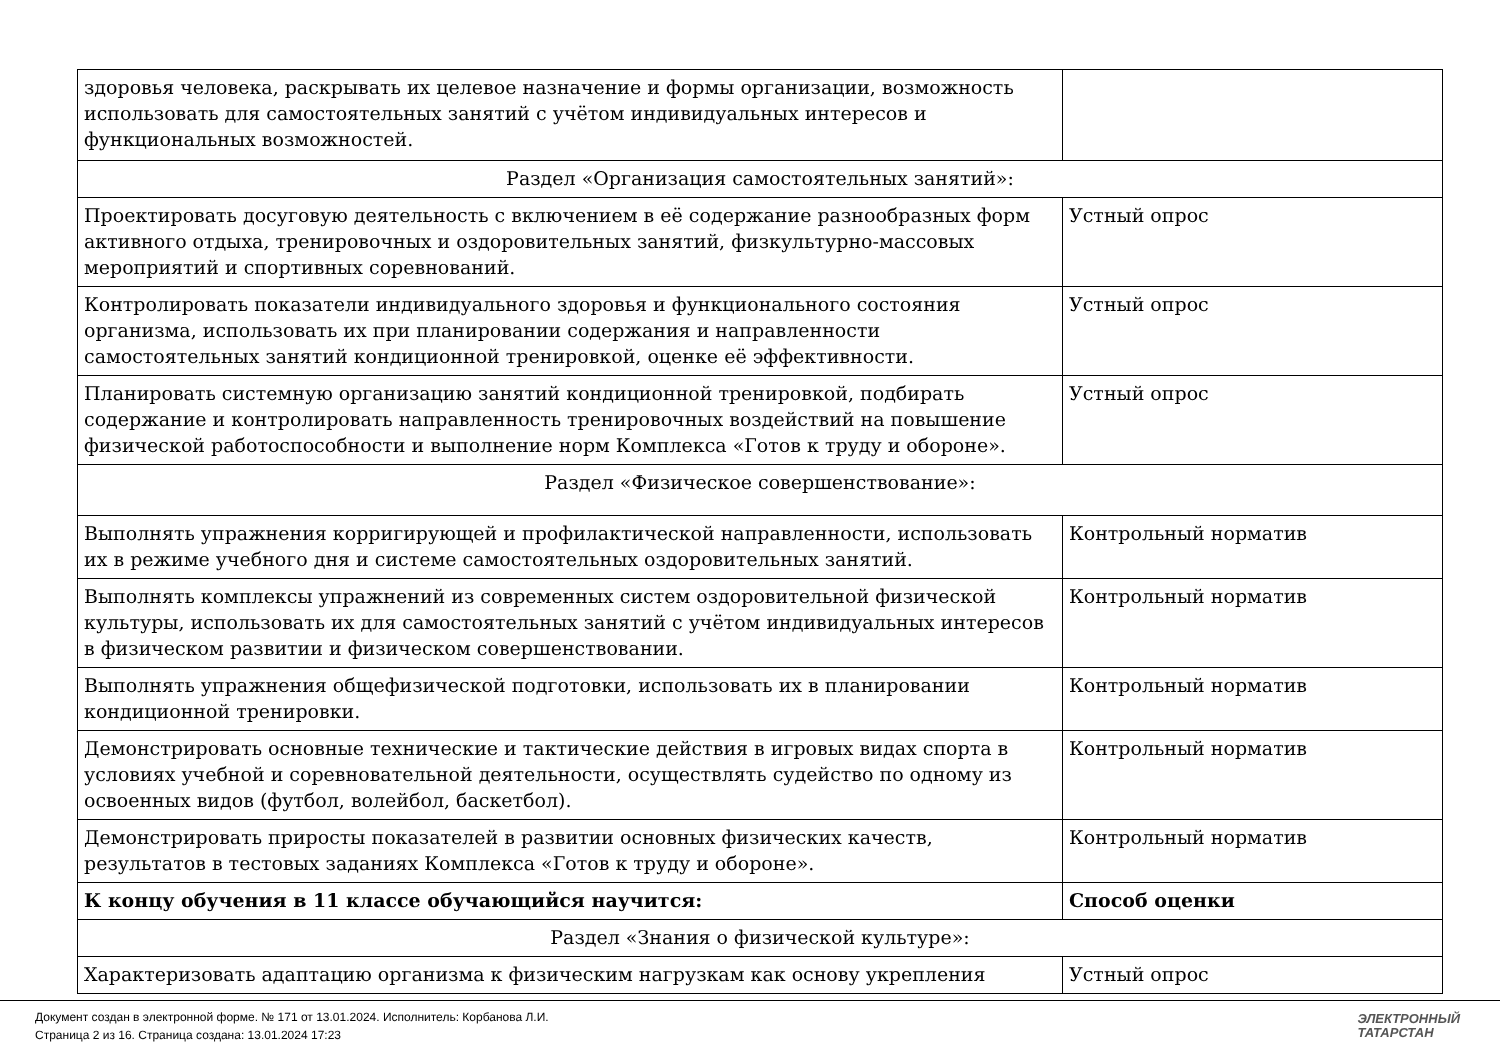| здоровья человека, раскрывать их целевое назначение и формы организации, возможность использовать для самостоятельных занятий с учётом индивидуальных интересов и функциональных возможностей. | |
| Раздел «Организация самостоятельных занятий»: | |
| Проектировать досуговую деятельность с включением в её содержание разнообразных форм активного отдыха, тренировочных и оздоровительных занятий, физкультурно-массовых мероприятий и спортивных соревнований. | Устный опрос |
| Контролировать показатели индивидуального здоровья и функционального состояния организма, использовать их при планировании содержания и направленности самостоятельных занятий кондиционной тренировкой, оценке её эффективности. | Устный опрос |
| Планировать системную организацию занятий кондиционной тренировкой, подбирать содержание и контролировать направленность тренировочных воздействий на повышение физической работоспособности и выполнение норм Комплекса «Готов к труду и обороне». | Устный опрос |
| Раздел «Физическое совершенствование»: | |
| Выполнять упражнения корригирующей и профилактической направленности, использовать их в режиме учебного дня и системе самостоятельных оздоровительных занятий. | Контрольный норматив |
| Выполнять комплексы упражнений из современных систем оздоровительной физической культуры, использовать их для самостоятельных занятий с учётом индивидуальных интересов в физическом развитии и физическом совершенствовании. | Контрольный норматив |
| Выполнять упражнения общефизической подготовки, использовать их в планировании кондиционной тренировки. | Контрольный норматив |
| Демонстрировать основные технические и тактические действия в игровых видах спорта в условиях учебной и соревновательной деятельности, осуществлять судейство по одному из освоенных видов (футбол, волейбол, баскетбол). | Контрольный норматив |
| Демонстрировать приросты показателей в развитии основных физических качеств, результатов в тестовых заданиях Комплекса «Готов к труду и обороне». | Контрольный норматив |
| К концу обучения в 11 классе обучающийся научится: | Способ оценки |
| Раздел «Знания о физической культуре»: | |
| Характеризовать адаптацию организма к физическим нагрузкам как основу укрепления | Устный опрос |
Документ создан в электронной форме. № 171 от 13.01.2024. Исполнитель: Корбанова Л.И.
Страница 2 из 16. Страница создана: 13.01.2024 17:23
ЭЛЕКТРОННЫЙ
ТАТАРСТАН